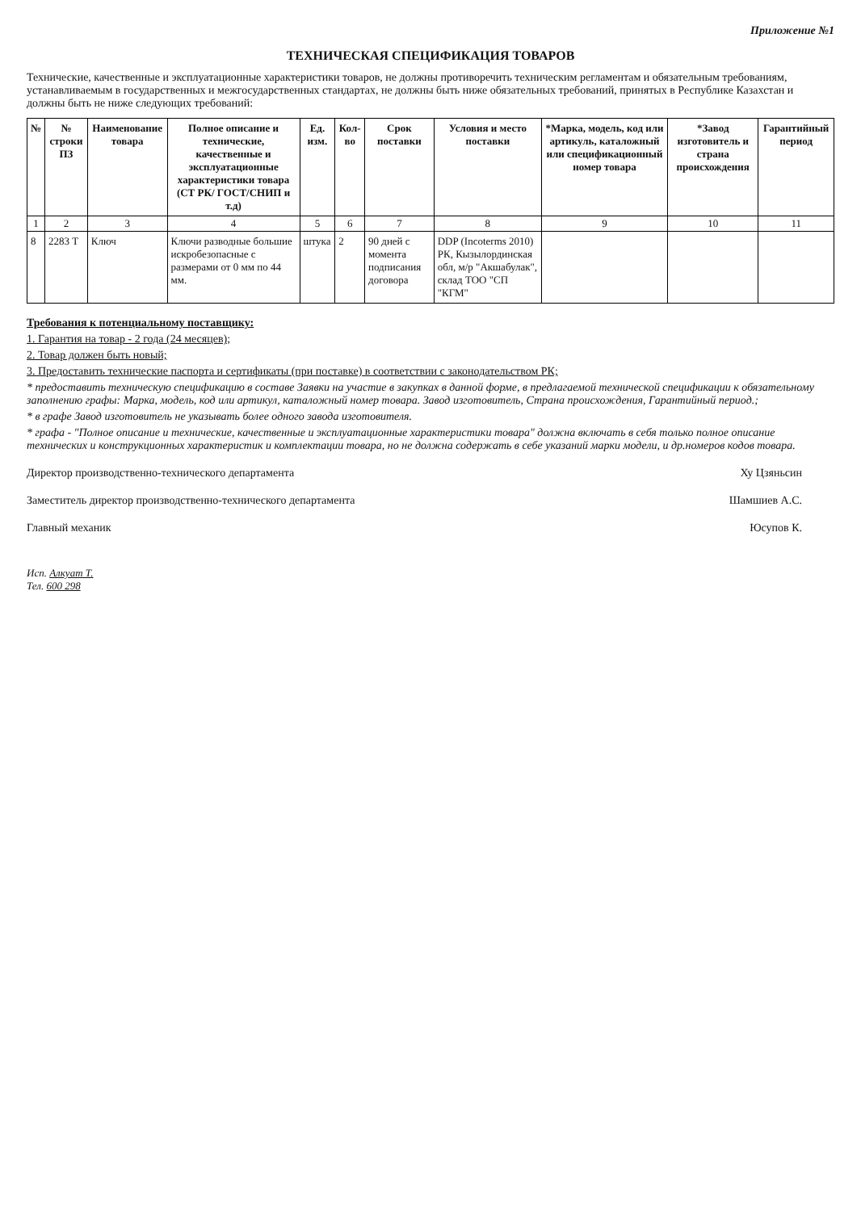Приложение №1
ТЕХНИЧЕСКАЯ СПЕЦИФИКАЦИЯ ТОВАРОВ
Технические, качественные и эксплуатационные характеристики товаров, не должны противоречить техническим регламентам и обязательным требованиям, устанавливаемым в государственных и межгосударственных стандартах, не должны быть ниже обязательных требований, принятых в Республике Казахстан и должны быть не ниже следующих требований:
| № | № строки ПЗ | Наименование товара | Полное описание и технические, качественные и эксплуатационные характеристики товара (СТ РК/ ГОСТ/СНИП и т.д) | Ед. изм. | Кол-во | Срок поставки | Условия и место поставки | *Марка, модель, код или артикуль, каталожный или спецификационный номер товара | *Завод изготовитель и страна происхождения | Гарантийный период |
| --- | --- | --- | --- | --- | --- | --- | --- | --- | --- | --- |
| 1 | 2 | 3 | 4 | 5 | 6 | 7 | 8 | 9 | 10 | 11 |
| 8 | 2283 Т | Ключ | Ключи разводные большие искробезопасные с размерами от 0 мм по 44 мм. | штука | 2 | 90 дней с момента подписания договора | DDP (Incoterms 2010) РК, Кызылординская обл, м/р "Акшабулак", склад ТОО "СП "КГМ" | | | |
Требования к потенциальному поставщику:
1. Гарантия на товар - 2 года (24 месяцев);
2. Товар должен быть новый;
3. Предоставить технические паспорта и сертификаты (при поставке) в соответствии с законодательством РК;
* предоставить техническую спецификацию в составе Заявки на участие в закупках в данной форме, в предлагаемой технической спецификации к обязательному заполнению графы: Марка, модель, код или артикул, каталожный номер товара. Завод изготовитель, Страна происхождения, Гарантийный период.;
* в графе Завод изготовитель не указывать более одного завода изготовителя.
* графа - "Полное описание и технические, качественные и эксплуатационные характеристики товара" должна включать в себя только полное описание технических и конструкционных характеристик и комплектации товара, но не должна содержать в себе указаний марки модели, и др.номеров кодов товара.
Директор производственно-технического департамента Ху Цзяньсин
Заместитель директор производственно-технического департамента Шамшиев А.С.
Главный механик Юсупов К.
Исп. Алкуат Т.
Тел. 600 298